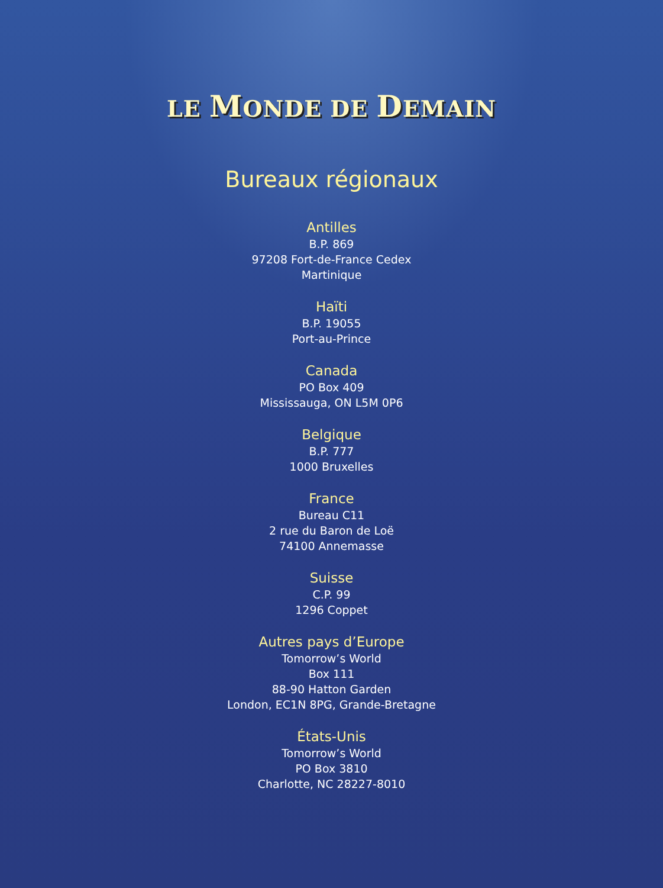LE MONDE DE DEMAIN
Bureaux régionaux
Antilles
B.P. 869
97208 Fort-de-France Cedex
Martinique
Haïti
B.P. 19055
Port-au-Prince
Canada
PO Box 409
Mississauga, ON L5M 0P6
Belgique
B.P. 777
1000 Bruxelles
France
Bureau C11
2 rue du Baron de Loë
74100 Annemasse
Suisse
C.P. 99
1296 Coppet
Autres pays d’Europe
Tomorrow’s World
Box 111
88-90 Hatton Garden
London, EC1N 8PG, Grande-Bretagne
États-Unis
Tomorrow’s World
PO Box 3810
Charlotte, NC 28227-8010